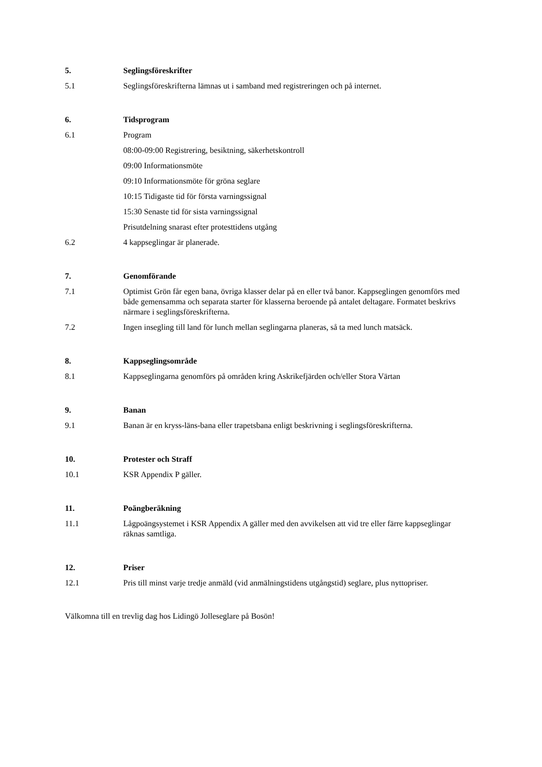5. Seglingsföreskrifter
5.1 Seglingsföreskrifterna lämnas ut i samband med registreringen och på internet.
6. Tidsprogram
6.1 Program
08:00-09:00 Registrering, besiktning, säkerhetskontroll
09:00 Informationsmöte
09:10 Informationsmöte för gröna seglare
10:15 Tidigaste tid för första varningssignal
15:30 Senaste tid för sista varningssignal
Prisutdelning snarast efter protesttidens utgång
6.2 4 kappseglingar är planerade.
7. Genomförande
7.1 Optimist Grön får egen bana, övriga klasser delar på en eller två banor. Kappseglingen genomförs med både gemensamma och separata starter för klasserna beroende på antalet deltagare. Formatet beskrivs närmare i seglingsföreskrifterna.
7.2 Ingen insegling till land för lunch mellan seglingarna planeras, så ta med lunch matsäck.
8. Kappseglingsområde
8.1 Kappseglingarna genomförs på områden kring Askrikefjärden och/eller Stora Värtan
9. Banan
9.1 Banan är en kryss-läns-bana eller trapetsbana enligt beskrivning i seglingsföreskrifterna.
10. Protester och Straff
10.1 KSR Appendix P gäller.
11. Poängberäkning
11.1 Lågpoängsystemet i KSR Appendix A gäller med den avvikelsen att vid tre eller färre kappseglingar räknas samtliga.
12. Priser
12.1 Pris till minst varje tredje anmäld (vid anmälningstidens utgångstid) seglare, plus nyttopriser.
Välkomna till en trevlig dag hos Lidingö Jolleseglare på Bosön!